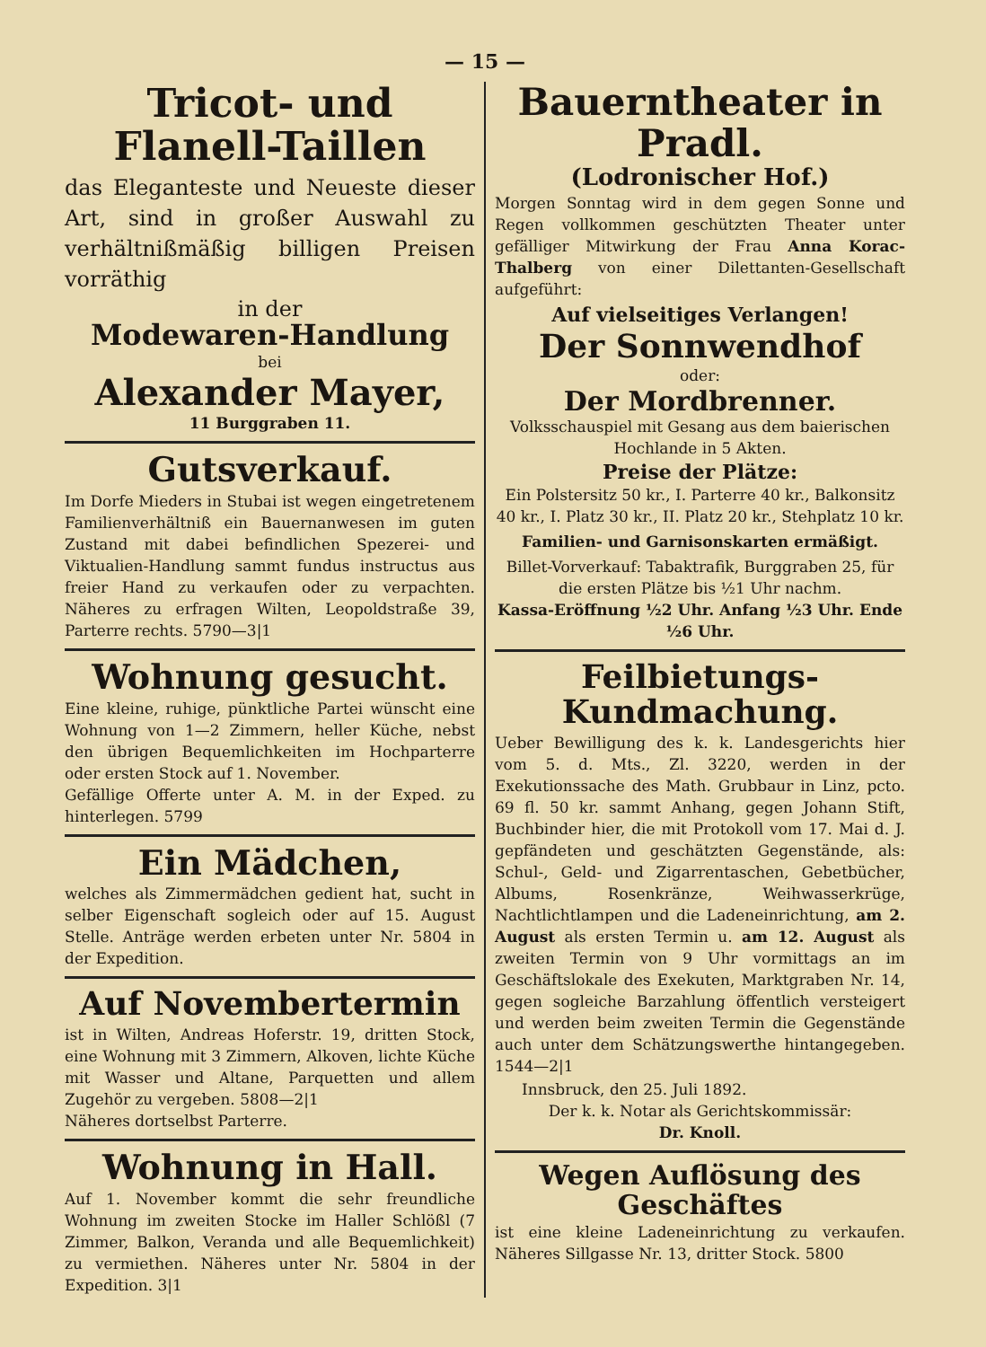— 15 —
Tricot- und Flanell-Taillen
das Eleganteste und Neueste dieser Art, sind in großer Auswahl zu verhältnißmäßig billigen Preisen vorräthig
in der
Modewaren-Handlung
bei
Alexander Mayer,
11 Burggraben 11.
Gutsverkauf.
Im Dorfe Mieders in Stubai ist wegen eingetretenem Familienverhältniß ein Bauernanwesen im guten Zustand mit dabei befindlichen Spezerei- und Viktualien-Handlung sammt fundus instructus aus freier Hand zu verkaufen oder zu verpachten. Näheres zu erfragen Wilten, Leopoldstraße 39, Parterre rechts. 5790—3|1
Wohnung gesucht.
Eine kleine, ruhige, pünktliche Partei wünscht eine Wohnung von 1—2 Zimmern, heller Küche, nebst den übrigen Bequemlichkeiten im Hochparterre oder ersten Stock auf 1. November.
Gefällige Offerte unter A. M. in der Exped. zu hinterlegen. 5799
Ein Mädchen,
welches als Zimmermädchen gedient hat, sucht in selber Eigenschaft sogleich oder auf 15. August Stelle. Anträge werden erbeten unter Nr. 5804 in der Expedition.
Auf Novembertermin
ist in Wilten, Andreas Hoferstr. 19, dritten Stock, eine Wohnung mit 3 Zimmern, Alkoven, lichte Küche mit Wasser und Altane, Parquetten und allem Zugehör zu vergeben. 5808—2|1
Näheres dortselbst Parterre.
Wohnung in Hall.
Auf 1. November kommt die sehr freundliche Wohnung im zweiten Stocke im Haller Schlößl (7 Zimmer, Balkon, Veranda und alle Bequemlichkeit) zu vermiethen. Näheres unter Nr. 5804 in der Expedition. 3|1
Bauerntheater in Pradl.
(Lodronischer Hof.)
Morgen Sonntag wird in dem gegen Sonne und Regen vollkommen geschützten Theater unter gefälliger Mitwirkung der Frau Anna Korac-Thalberg von einer Dilettanten-Gesellschaft aufgeführt:
Auf vielseitiges Verlangen!
Der Sonnwendhof
oder:
Der Mordbrenner.
Volksschauspiel mit Gesang aus dem baierischen Hochlande in 5 Akten.
Preise der Plätze:
Ein Polstersitz 50 kr., I. Parterre 40 kr., Balkonsitz 40 kr., I. Platz 30 kr., II. Platz 20 kr., Stehplatz 10 kr.
Familien- und Garnisonskarten ermäßigt.
Billet-Vorverkauf: Tabaktrafik, Burggraben 25, für die ersten Plätze bis ½1 Uhr nachm.
Kassa-Eröffnung ½2 Uhr. Anfang ½3 Uhr. Ende ½6 Uhr.
Feilbietungs-Kundmachung.
Ueber Bewilligung des k. k. Landesgerichts hier vom 5. d. Mts., Zl. 3220, werden in der Exekutionssache des Math. Grubbaur in Linz, pcto. 69 fl. 50 kr. sammt Anhang, gegen Johann Stift, Buchbinder hier, die mit Protokoll vom 17. Mai d. J. gepfändeten und geschätzten Gegenstände, als: Schul-, Geld- und Zigarrentaschen, Gebetbücher, Albums, Rosenkränze, Weihwasserkrüge, Nachtlichtlampen und die Ladeneinrichtung, am 2. August als ersten Termin u. am 12. August als zweiten Termin von 9 Uhr vormittags an im Geschäftslokale des Exekuten, Marktgraben Nr. 14, gegen sogleiche Barzahlung öffentlich versteigert und werden beim zweiten Termin die Gegenstände auch unter dem Schätzungswerthe hintangegeben. 1544—2|1
Innsbruck, den 25. Juli 1892.
Der k. k. Notar als Gerichtskommissär:
Dr. Knoll.
Wegen Auflösung des Geschäftes
ist eine kleine Ladeneinrichtung zu verkaufen. Näheres Sillgasse Nr. 13, dritter Stock. 5800